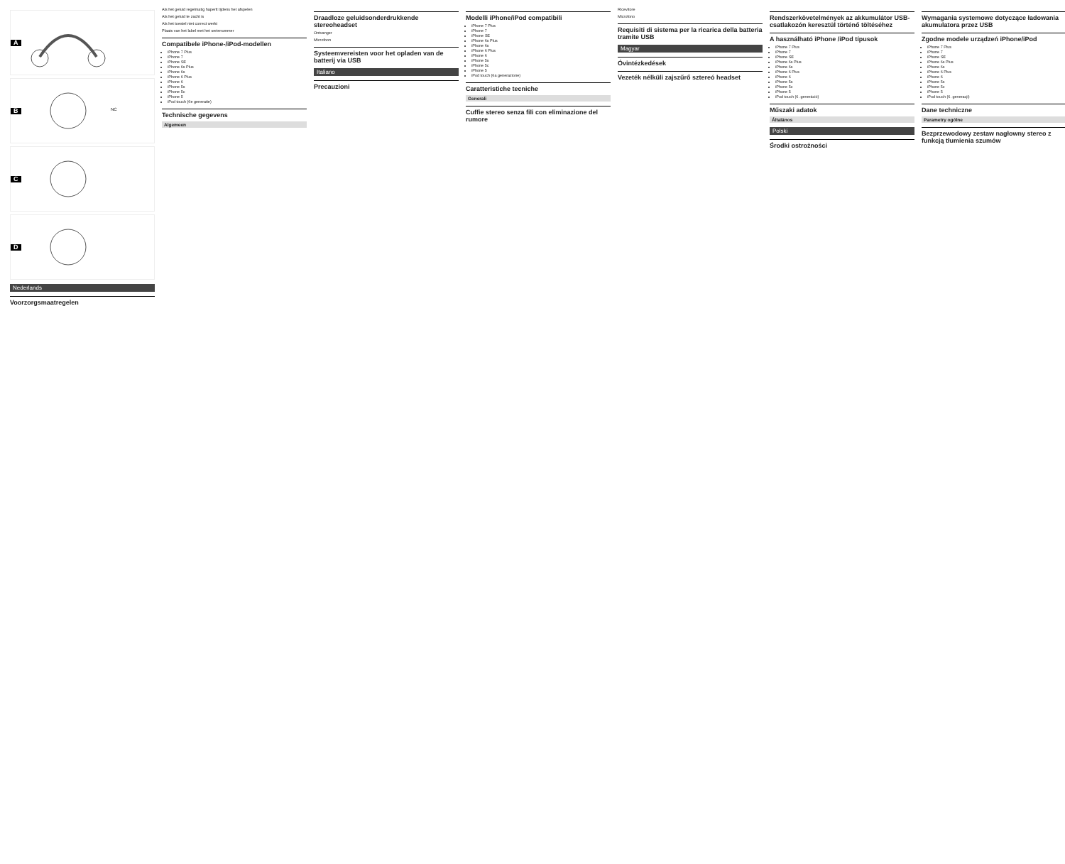A
B
NC
C
D
Nederlands
Voorzorgsmaatregelen
Als het geluid regelmatig haperlt tijdens het afspelen
Als het geluid te zacht is
Als het toestel niet correct werkt
Plaats van het label met het serienummer
Compatibele iPhone-/iPod-modellen
iPhone 7 Plus
iPhone 7
iPhone SE
iPhone 6s Plus
iPhone 6s
iPhone 6 Plus
iPhone 6
iPhone 5s
iPhone 5c
iPhone 5
iPod touch (6e generatie)
Technische gegevens
Algemeen
Draadloze geluidsonderdrukkende stereoheadset
Ontvanger
Microfoon
Systeemvereisten voor het opladen van de batterij via USB
Italiano
Precauzioni
Modelli iPhone/iPod compatibili
iPhone 7 Plus
iPhone 7
iPhone SE
iPhone 6s Plus
iPhone 6s
iPhone 6 Plus
iPhone 6
iPhone 5s
iPhone 5c
iPhone 5
iPod touch (6a generazione)
Caratteristiche tecniche
Generali
Cuffie stereo senza fili con eliminazione del rumore
Ricevitore
Microfono
Requisiti di sistema per la ricarica della batteria tramite USB
Magyar
Óvintézkedések
Vezeték nélküli zajszűrő sztereó headset
Rendszerkövetelmények az akkumulátor USB-csatlakozón keresztül történő töltéséhez
A használható iPhone /iPod típusok
iPhone 7 Plus
iPhone 7
iPhone SE
iPhone 6s Plus
iPhone 6s
iPhone 6 Plus
iPhone 6
iPhone 5s
iPhone 5c
iPhone 5
iPod touch (6. generáció)
Műszaki adatok
Általános
Polski
Środki ostrożności
Wymagania systemowe dotyczące ładowania akumulatora przez USB
Zgodne modele urządzeń iPhone/iPod
iPhone 7 Plus
iPhone 7
iPhone SE
iPhone 6s Plus
iPhone 6s
iPhone 6 Plus
iPhone 6
iPhone 5s
iPhone 5c
iPhone 5
iPod touch (6. generacji)
Dane techniczne
Parametry ogólne
Bezprzewodowy zestaw nagłowny stereo z funkcją tłumienia szumów